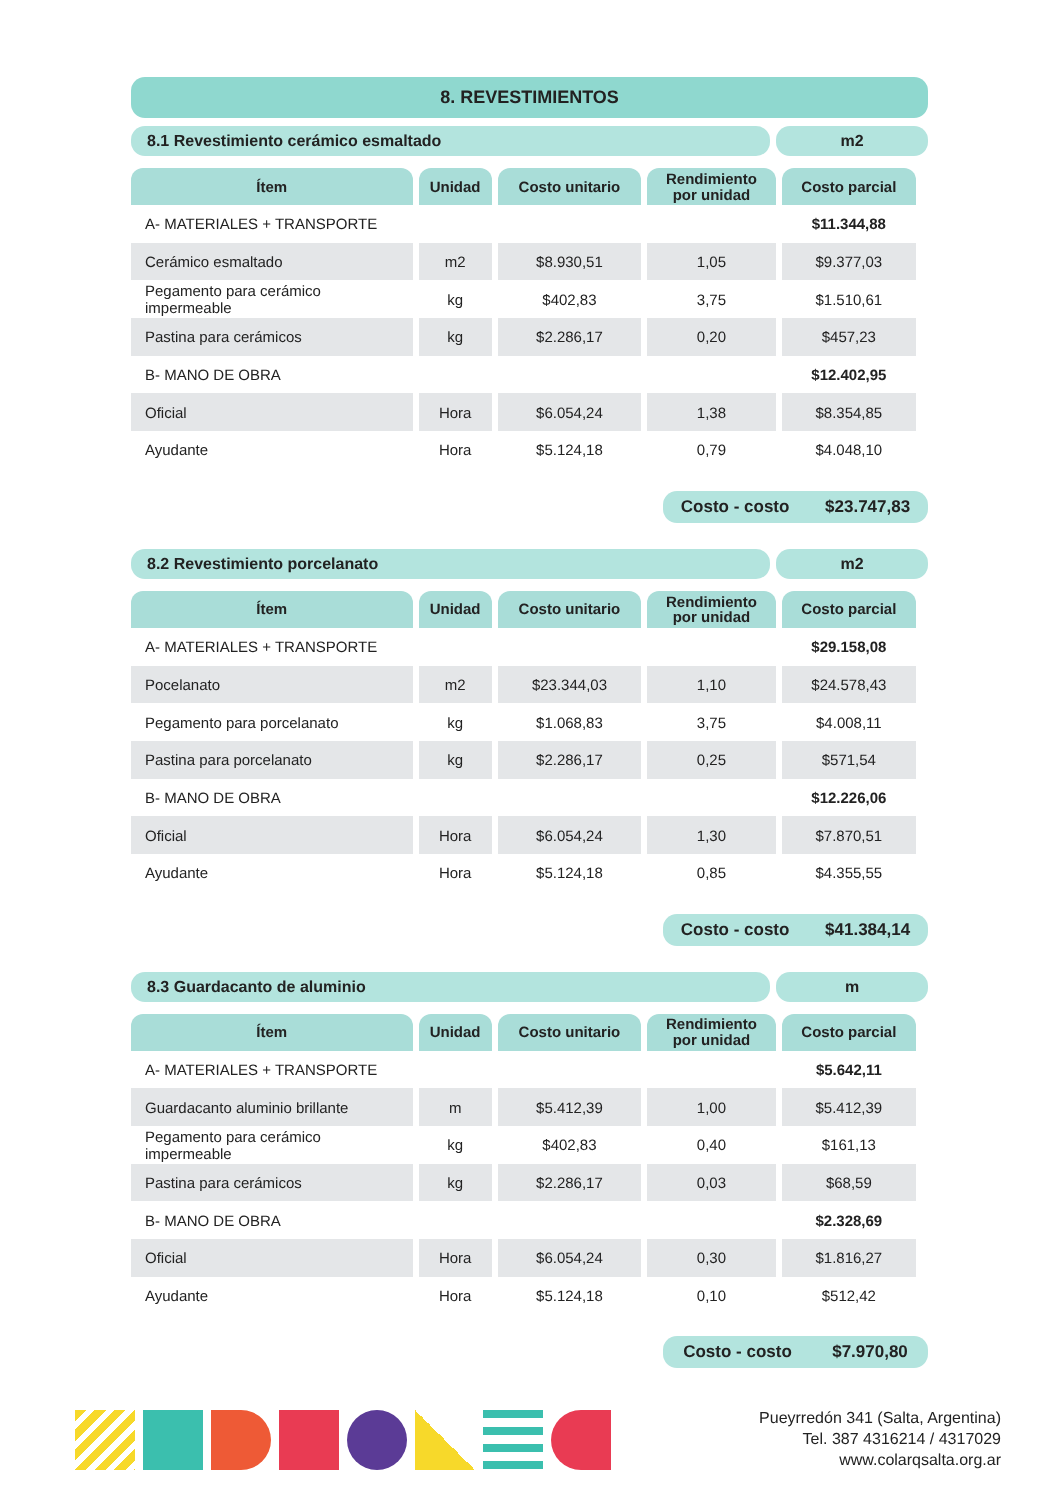8. REVESTIMIENTOS
8.1 Revestimiento cerámico esmaltado
m2
| Ítem | Unidad | Costo unitario | Rendimiento por unidad | Costo parcial |
| --- | --- | --- | --- | --- |
| A- MATERIALES + TRANSPORTE | | | | $11.344,88 |
| Cerámico esmaltado | m2 | $8.930,51 | 1,05 | $9.377,03 |
| Pegamento para cerámico impermeable | kg | $402,83 | 3,75 | $1.510,61 |
| Pastina para cerámicos | kg | $2.286,17 | 0,20 | $457,23 |
| B- MANO DE OBRA | | | | $12.402,95 |
| Oficial | Hora | $6.054,24 | 1,38 | $8.354,85 |
| Ayudante | Hora | $5.124,18 | 0,79 | $4.048,10 |
Costo - costo $23.747,83
8.2 Revestimiento porcelanato m2
| Ítem | Unidad | Costo unitario | Rendimiento por unidad | Costo parcial |
| --- | --- | --- | --- | --- |
| A- MATERIALES + TRANSPORTE | | | | $29.158,08 |
| Pocelanato | m2 | $23.344,03 | 1,10 | $24.578,43 |
| Pegamento para porcelanato | kg | $1.068,83 | 3,75 | $4.008,11 |
| Pastina para porcelanato | kg | $2.286,17 | 0,25 | $571,54 |
| B- MANO DE OBRA | | | | $12.226,06 |
| Oficial | Hora | $6.054,24 | 1,30 | $7.870,51 |
| Ayudante | Hora | $5.124,18 | 0,85 | $4.355,55 |
Costo - costo $41.384,14
8.3 Guardacanto de aluminio m
| Ítem | Unidad | Costo unitario | Rendimiento por unidad | Costo parcial |
| --- | --- | --- | --- | --- |
| A- MATERIALES + TRANSPORTE | | | | $5.642,11 |
| Guardacanto aluminio brillante | m | $5.412,39 | 1,00 | $5.412,39 |
| Pegamento para cerámico impermeable | kg | $402,83 | 0,40 | $161,13 |
| Pastina para cerámicos | kg | $2.286,17 | 0,03 | $68,59 |
| B- MANO DE OBRA | | | | $2.328,69 |
| Oficial | Hora | $6.054,24 | 0,30 | $1.816,27 |
| Ayudante | Hora | $5.124,18 | 0,10 | $512,42 |
Costo - costo $7.970,80
Pueyrredón 341 (Salta, Argentina)
Tel. 387 4316214 / 4317029
www.colarqsalta.org.ar